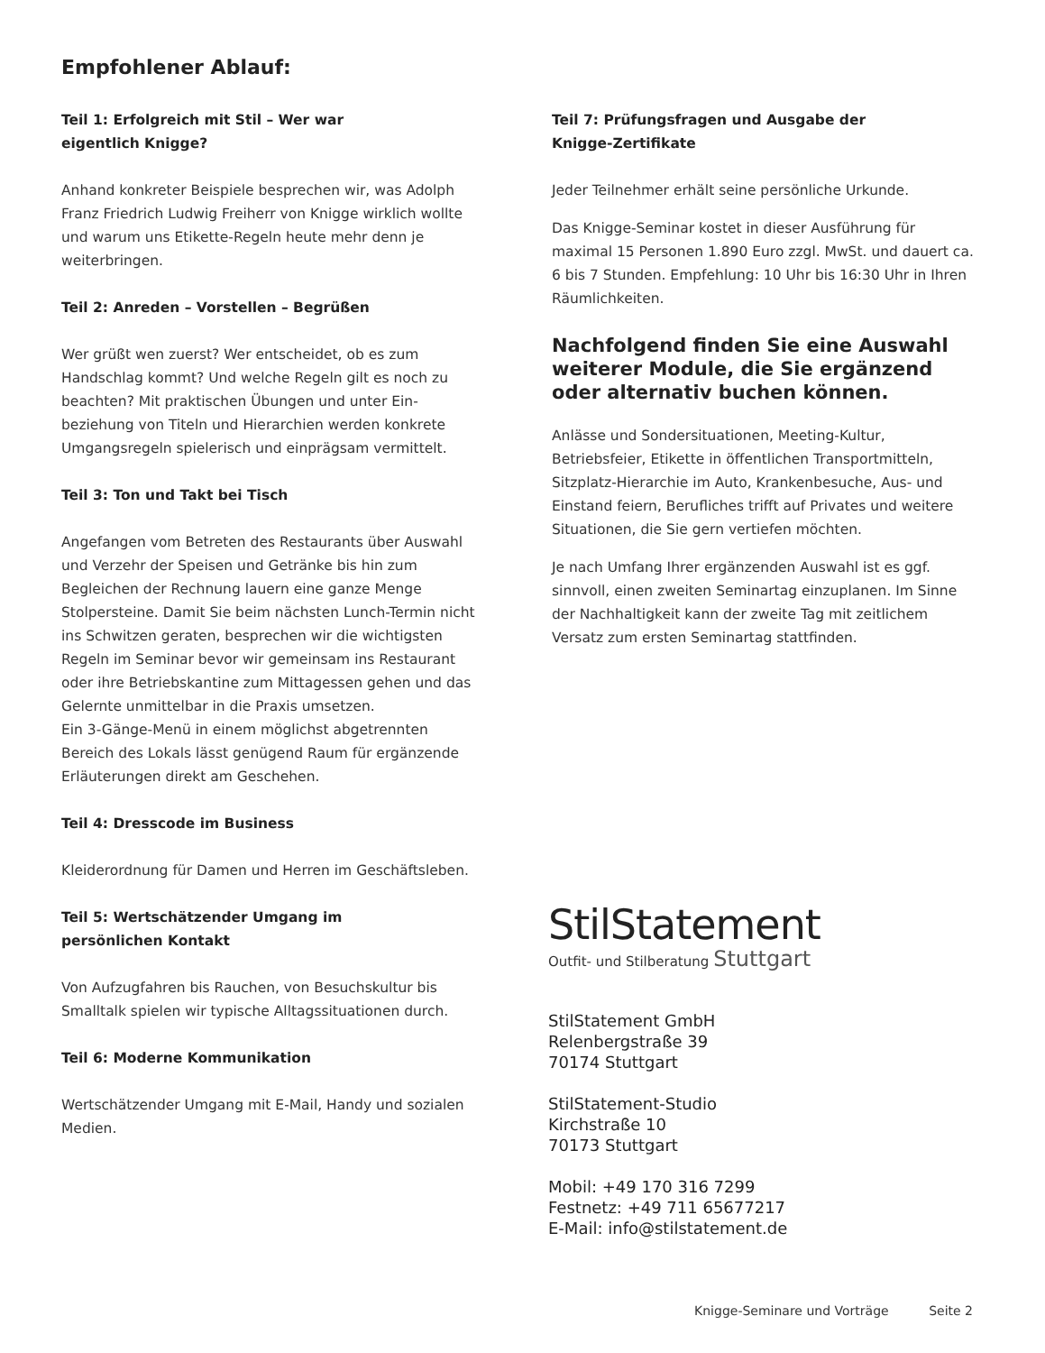Empfohlener Ablauf:
Teil 1: Erfolgreich mit Stil – Wer war
eigentlich Knigge?
Anhand konkreter Beispiele besprechen wir, was Adolph Franz Friedrich Ludwig Freiherr von Knigge wirklich wollte und warum uns Etikette-Regeln heute mehr denn je weiterbringen.
Teil 2: Anreden – Vorstellen – Begrüßen
Wer grüßt wen zuerst? Wer entscheidet, ob es zum Handschlag kommt? Und welche Regeln gilt es noch zu beachten? Mit praktischen Übungen und unter Ein-beziehung von Titeln und Hierarchien werden konkrete Umgangsregeln spielerisch und einprägsam vermittelt.
Teil 3: Ton und Takt bei Tisch
Angefangen vom Betreten des Restaurants über Auswahl und Verzehr der Speisen und Getränke bis hin zum Begleichen der Rechnung lauern eine ganze Menge Stolpersteine. Damit Sie beim nächsten Lunch-Termin nicht ins Schwitzen geraten, besprechen wir die wichtigsten Regeln im Seminar bevor wir gemeinsam ins Restaurant oder ihre Betriebskantine zum Mittagessen gehen und das Gelernte unmittelbar in die Praxis umsetzen.
Ein 3-Gänge-Menü in einem möglichst abgetrennten Bereich des Lokals lässt genügend Raum für ergänzende Erläuterungen direkt am Geschehen.
Teil 4: Dresscode im Business
Kleiderordnung für Damen und Herren im Geschäftsleben.
Teil 5: Wertschätzender Umgang im
persönlichen Kontakt
Von Aufzugfahren bis Rauchen, von Besuchskultur bis Smalltalk spielen wir typische Alltagssituationen durch.
Teil 6: Moderne Kommunikation
Wertschätzender Umgang mit E-Mail, Handy und sozialen Medien.
Teil 7: Prüfungsfragen und Ausgabe der
Knigge-Zertifikate
Jeder Teilnehmer erhält seine persönliche Urkunde.
Das Knigge-Seminar kostet in dieser Ausführung für maximal 15 Personen 1.890 Euro zzgl. MwSt. und dauert ca. 6 bis 7 Stunden. Empfehlung: 10 Uhr bis 16:30 Uhr in Ihren Räumlichkeiten.
Nachfolgend finden Sie eine Auswahl weiterer Module, die Sie ergänzend oder alternativ buchen können.
Anlässe und Sondersituationen, Meeting-Kultur, Betriebsfeier, Etikette in öffentlichen Transportmitteln, Sitzplatz-Hierarchie im Auto, Krankenbesuche, Aus- und Einstand feiern, Berufliches trifft auf Privates und weitere Situationen, die Sie gern vertiefen möchten.
Je nach Umfang Ihrer ergänzenden Auswahl ist es ggf. sinnvoll, einen zweiten Seminartag einzuplanen. Im Sinne der Nachhaltigkeit kann der zweite Tag mit zeitlichem Versatz zum ersten Seminartag stattfinden.
StilStatement
Outfit- und Stilberatung Stuttgart
StilStatement GmbH
Relenbergstraße 39
70174 Stuttgart
StilStatement-Studio
Kirchstraße 10
70173 Stuttgart
Mobil: +49 170 316 7299
Festnetz: +49 711 65677217
E-Mail: info@stilstatement.de
Knigge-Seminare und Vorträge Seite 2